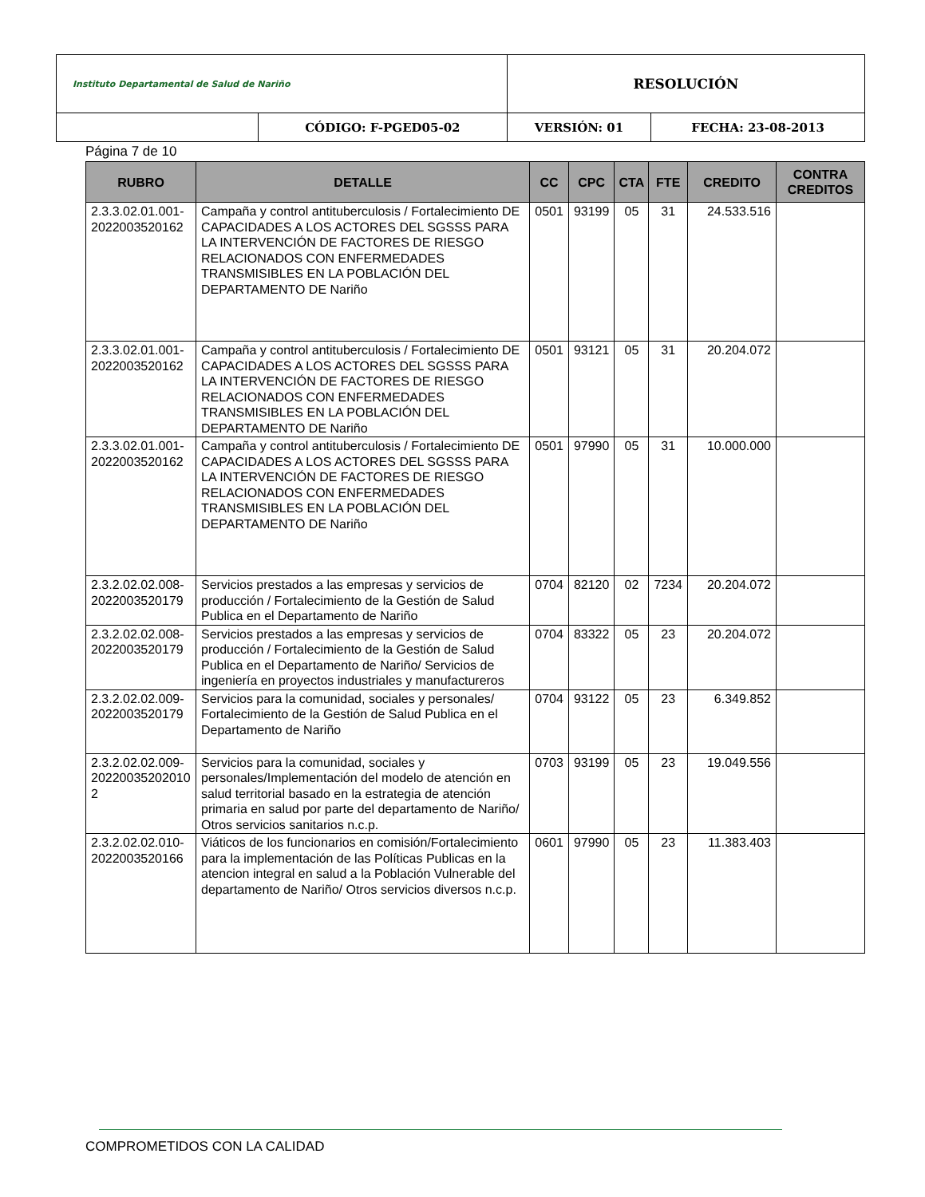| Instituto Departamental de Salud de Nariño | | RESOLUCIÓN | |
| | CÓDIGO: F-PGED05-02 | VERSIÓN: 01 | FECHA: 23-08-2013 |
Página 7 de 10
| RUBRO | DETALLE | CC | CPC | CTA | FTE | CREDITO | CONTRA CREDITOS |
| --- | --- | --- | --- | --- | --- | --- | --- |
| 2.3.3.02.01.001-2022003520162 | Campaña y control antituberculosis / Fortalecimiento DE CAPACIDADES A LOS ACTORES DEL SGSSS PARA LA INTERVENCIÓN DE FACTORES DE RIESGO RELACIONADOS CON ENFERMEDADES TRANSMISIBLES EN LA POBLACIÓN DEL DEPARTAMENTO DE Nariño | 0501 | 93199 | 05 | 31 | 24.533.516 | |
| 2.3.3.02.01.001-2022003520162 | Campaña y control antituberculosis / Fortalecimiento DE CAPACIDADES A LOS ACTORES DEL SGSSS PARA LA INTERVENCIÓN DE FACTORES DE RIESGO RELACIONADOS CON ENFERMEDADES TRANSMISIBLES EN LA POBLACIÓN DEL DEPARTAMENTO DE Nariño | 0501 | 93121 | 05 | 31 | 20.204.072 | |
| 2.3.3.02.01.001-2022003520162 | Campaña y control antituberculosis / Fortalecimiento DE CAPACIDADES A LOS ACTORES DEL SGSSS PARA LA INTERVENCIÓN DE FACTORES DE RIESGO RELACIONADOS CON ENFERMEDADES TRANSMISIBLES EN LA POBLACIÓN DEL DEPARTAMENTO DE Nariño | 0501 | 97990 | 05 | 31 | 10.000.000 | |
| 2.3.2.02.02.008-2022003520179 | Servicios prestados a las empresas y servicios de producción / Fortalecimiento de la Gestión de Salud Publica en el Departamento de Nariño | 0704 | 82120 | 02 | 7234 | 20.204.072 | |
| 2.3.2.02.02.008-2022003520179 | Servicios prestados a las empresas y servicios de producción / Fortalecimiento de la Gestión de Salud Publica en el Departamento de Nariño/ Servicios de ingeniería en proyectos industriales y manufactureros | 0704 | 83322 | 05 | 23 | 20.204.072 | |
| 2.3.2.02.02.009-2022003520179 | Servicios para la comunidad, sociales y personales/ Fortalecimiento de la Gestión de Salud Publica en el Departamento de Nariño | 0704 | 93122 | 05 | 23 | 6.349.852 | |
| 2.3.2.02.02.009-20220035202010 2 | Servicios para la comunidad, sociales y personales/Implementación del modelo de atención en salud territorial basado en la estrategia de atención primaria en salud por parte del departamento de Nariño/ Otros servicios sanitarios n.c.p. | 0703 | 93199 | 05 | 23 | 19.049.556 | |
| 2.3.2.02.02.010-2022003520166 | Viáticos de los funcionarios en comisión/Fortalecimiento para la implementación de las Políticas Publicas en la atencion integral en salud a la Población Vulnerable del departamento de Nariño/ Otros servicios diversos n.c.p. | 0601 | 97990 | 05 | 23 | 11.383.403 | |
COMPROMETIDOS CON LA CALIDAD